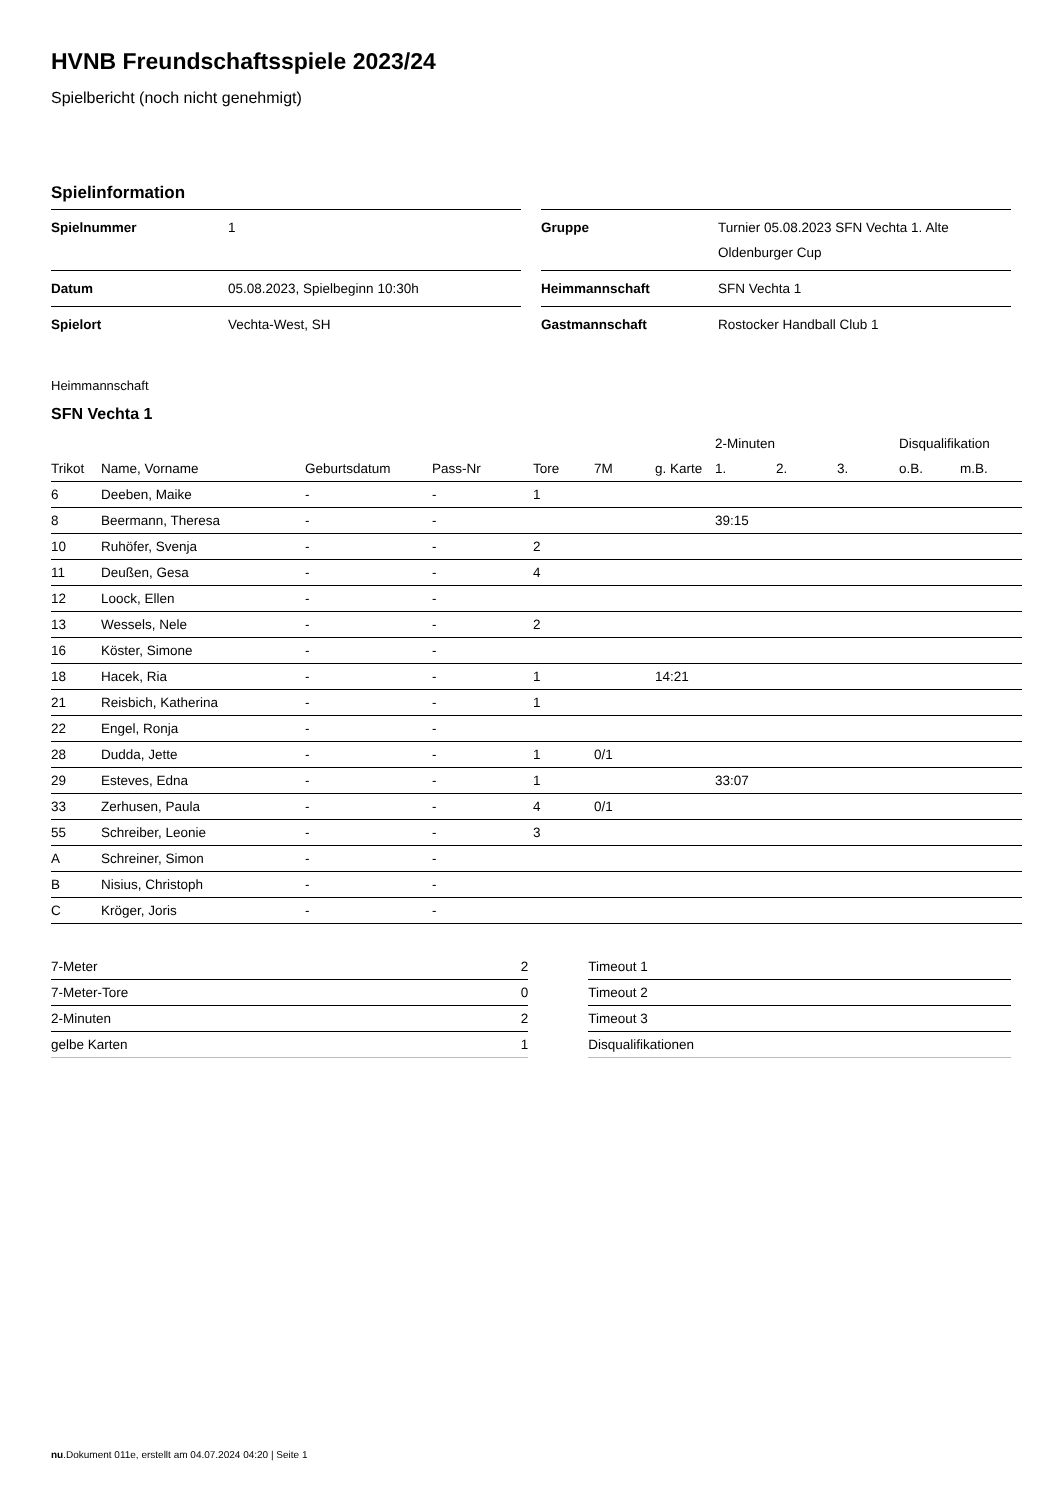HVNB Freundschaftsspiele 2023/24
Spielbericht (noch nicht genehmigt)
Spielinformation
| Spielnummer | 1 |
| Datum | 05.08.2023, Spielbeginn 10:30h |
| Spielort | Vechta-West, SH |
| Gruppe | Turnier 05.08.2023 SFN Vechta 1. Alte Oldenburger Cup |
| Heimmannschaft | SFN Vechta 1 |
| Gastmannschaft | Rostocker Handball Club 1 |
Heimmannschaft
SFN Vechta 1
| | | | | | | | 2-Minuten | | | Disqualifikation | |
| --- | --- | --- | --- | --- | --- | --- | --- | --- | --- | --- | --- |
| Trikot | Name, Vorname | Geburtsdatum | Pass-Nr | Tore | 7M | g. Karte | 1. | 2. | 3. | o.B. | m.B. |
| 6 | Deeben, Maike | - | - | 1 | | | | | | | |
| 8 | Beermann, Theresa | - | - | | | | 39:15 | | | | |
| 10 | Ruhöfer, Svenja | - | - | 2 | | | | | | | |
| 11 | Deußen, Gesa | - | - | 4 | | | | | | | |
| 12 | Loock, Ellen | - | - | | | | | | | | |
| 13 | Wessels, Nele | - | - | 2 | | | | | | | |
| 16 | Köster, Simone | - | - | | | | | | | | |
| 18 | Hacek, Ria | - | - | 1 | | 14:21 | | | | | |
| 21 | Reisbich, Katherina | - | - | 1 | | | | | | | |
| 22 | Engel, Ronja | - | - | | | | | | | | |
| 28 | Dudda, Jette | - | - | 1 | 0/1 | | | | | | |
| 29 | Esteves, Edna | - | - | 1 | | | 33:07 | | | | |
| 33 | Zerhusen, Paula | - | - | 4 | 0/1 | | | | | | |
| 55 | Schreiber, Leonie | - | - | 3 | | | | | | | |
| A | Schreiner, Simon | - | - | | | | | | | | |
| B | Nisius, Christoph | - | - | | | | | | | | |
| C | Kröger, Joris | - | - | | | | | | | | |
| 7-Meter | 2 |
| 7-Meter-Tore | 0 |
| 2-Minuten | 2 |
| gelbe Karten | 1 |
| Timeout 1 |
| Timeout 2 |
| Timeout 3 |
| Disqualifikationen |
nu.Dokument 011e, erstellt am 04.07.2024 04:20 | Seite 1